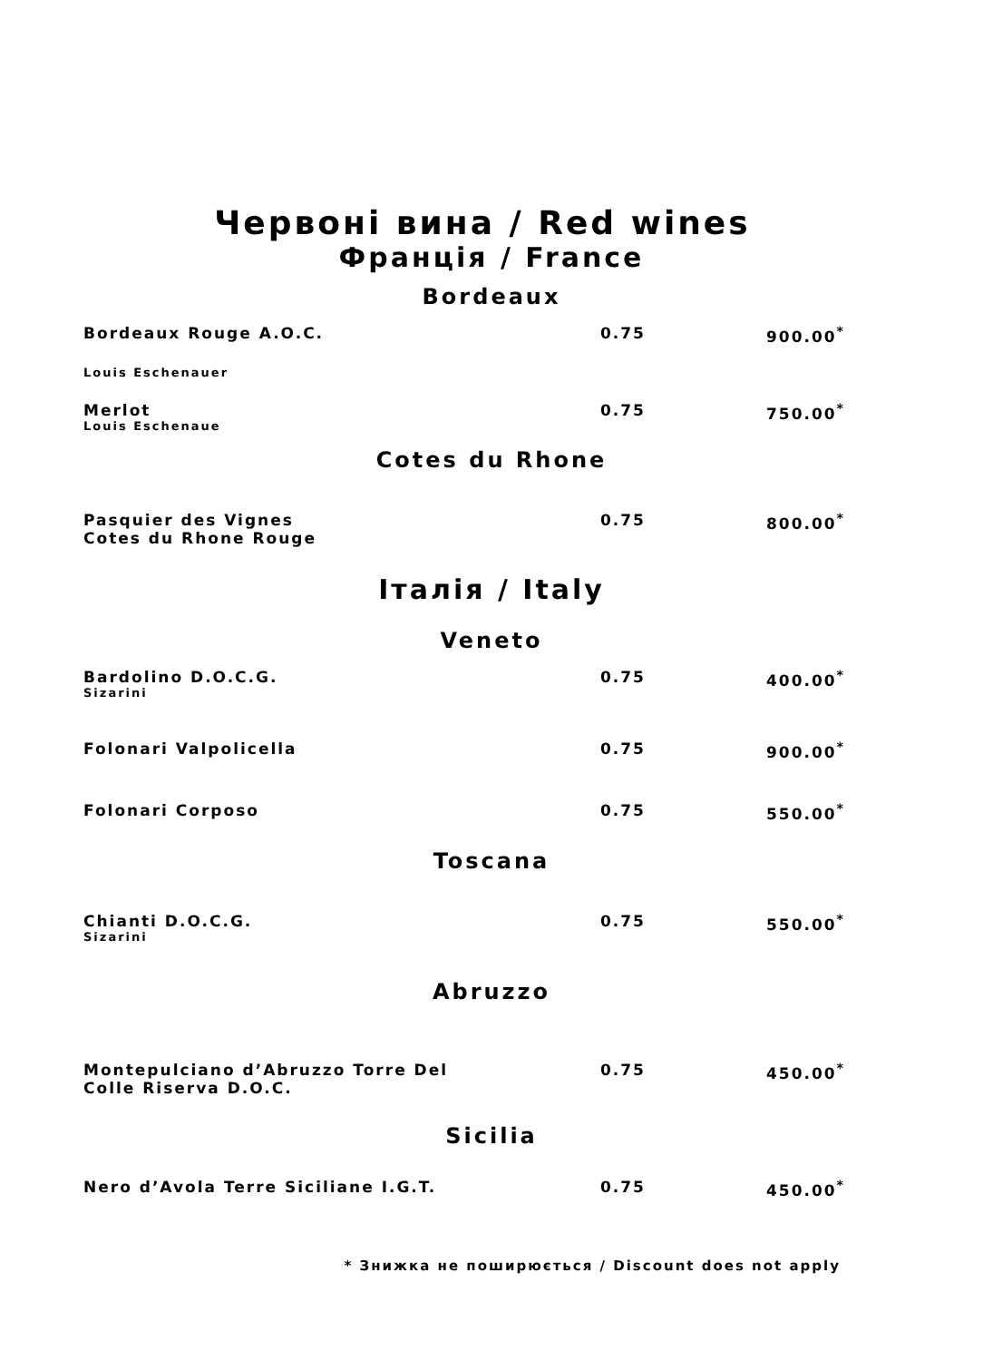Червоні вина / Red wines
Франція / France
Bordeaux
| Bordeaux Rouge A.O.C. Louis Eschenauer | 0.75 | 900.00<sup>*</sup> |
| Merlot Louis Eschenaue | 0.75 | 750.00<sup>*</sup> |
Cotes du Rhone
| Pasquier des Vignes Cotes du Rhone Rouge | 0.75 | 800.00<sup>*</sup> |
Італія / Italy
Veneto
| Bardolino D.O.C.G. Sizarini | 0.75 | 400.00<sup>*</sup> |
| Folonari Valpolicella | 0.75 | 900.00<sup>*</sup> |
| Folonari Corposo | 0.75 | 550.00<sup>*</sup> |
Toscana
| Chianti D.O.C.G. Sizarini | 0.75 | 550.00<sup>*</sup> |
Abruzzo
| Montepulciano d’Abruzzo Torre Del Colle Riserva D.O.C. | 0.75 | 450.00<sup>*</sup> |
Sicilia
| Nero d’Avola Terre Siciliane I.G.T. | 0.75 | 450.00<sup>*</sup> |
* Знижка не поширюється / Discount does not apply